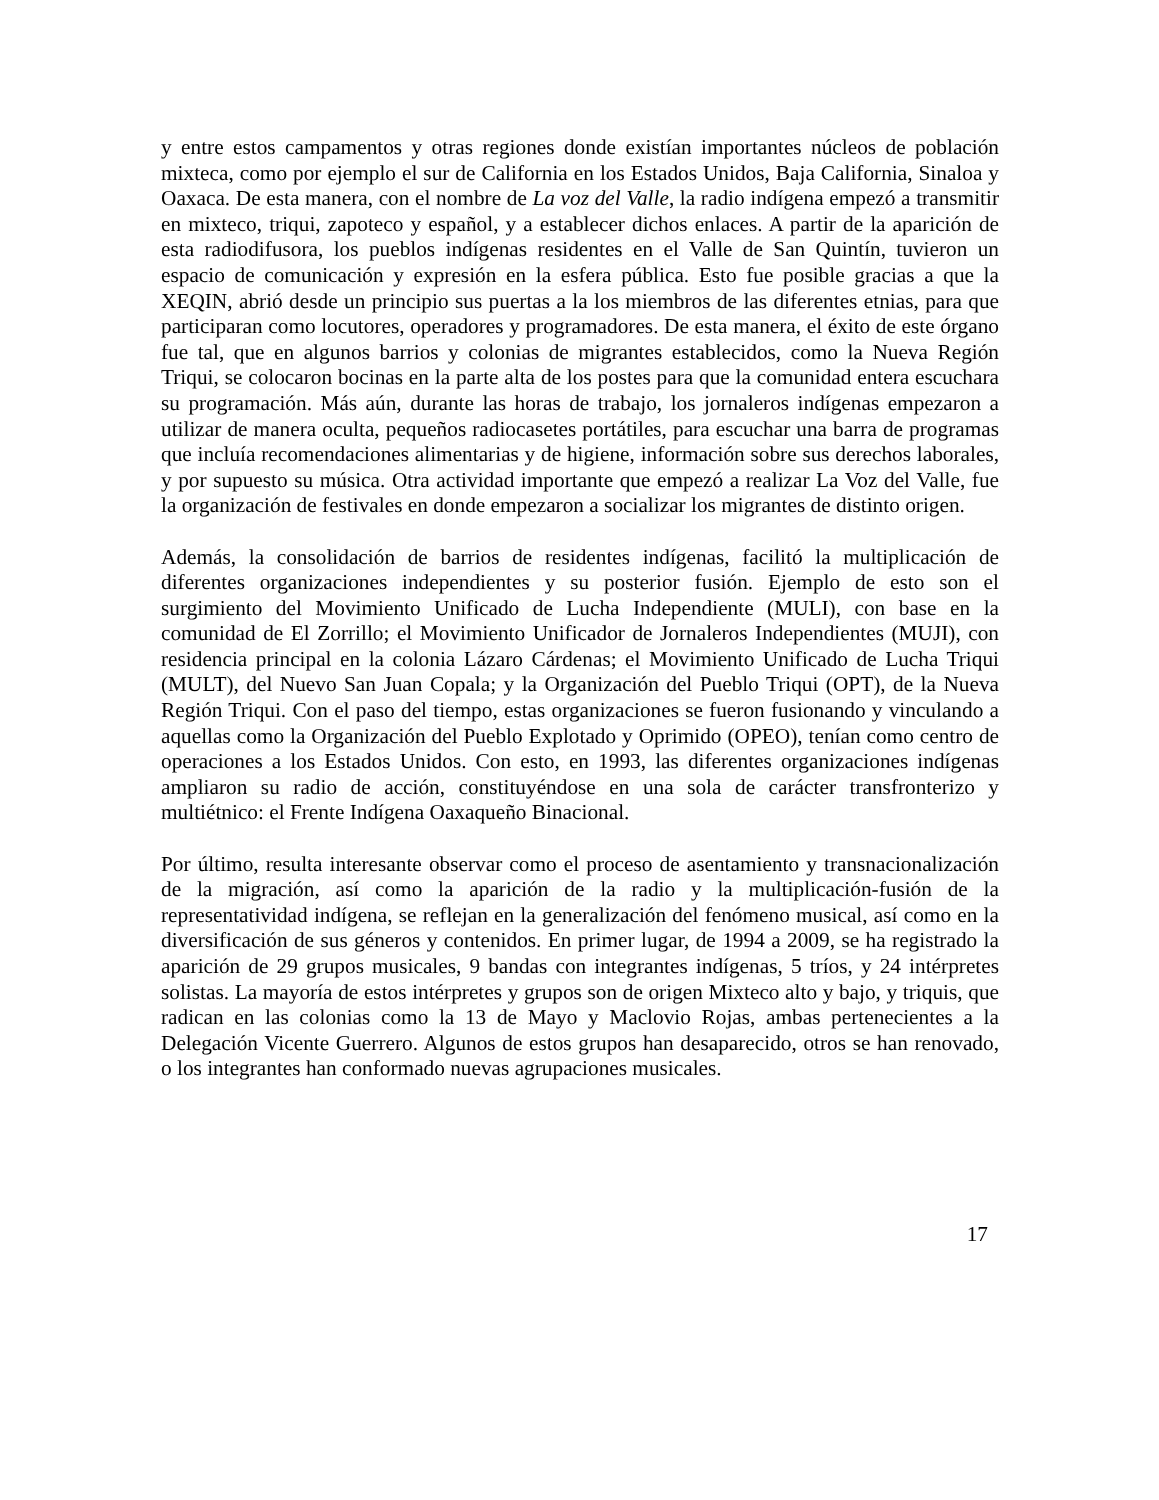y entre estos campamentos y otras regiones donde existían importantes núcleos de población mixteca, como por ejemplo el sur de California en los Estados Unidos, Baja California, Sinaloa y Oaxaca. De esta manera, con el nombre de La voz del Valle, la radio indígena empezó a transmitir en mixteco, triqui, zapoteco y español, y a establecer dichos enlaces. A partir de la aparición de esta radiodifusora, los pueblos indígenas residentes en el Valle de San Quintín, tuvieron un espacio de comunicación y expresión en la esfera pública. Esto fue posible gracias a que la XEQIN, abrió desde un principio sus puertas a la los miembros de las diferentes etnias, para que participaran como locutores, operadores y programadores. De esta manera, el éxito de este órgano fue tal, que en algunos barrios y colonias de migrantes establecidos, como la Nueva Región Triqui, se colocaron bocinas en la parte alta de los postes para que la comunidad entera escuchara su programación. Más aún, durante las horas de trabajo, los jornaleros indígenas empezaron a utilizar de manera oculta, pequeños radiocasetes portátiles, para escuchar una barra de programas que incluía recomendaciones alimentarias y de higiene, información sobre sus derechos laborales, y por supuesto su música. Otra actividad importante que empezó a realizar La Voz del Valle, fue la organización de festivales en donde empezaron a socializar los migrantes de distinto origen.
Además, la consolidación de barrios de residentes indígenas, facilitó la multiplicación de diferentes organizaciones independientes y su posterior fusión. Ejemplo de esto son el surgimiento del Movimiento Unificado de Lucha Independiente (MULI), con base en la comunidad de El Zorrillo; el Movimiento Unificador de Jornaleros Independientes (MUJI), con residencia principal en la colonia Lázaro Cárdenas; el Movimiento Unificado de Lucha Triqui (MULT), del Nuevo San Juan Copala; y la Organización del Pueblo Triqui (OPT), de la Nueva Región Triqui. Con el paso del tiempo, estas organizaciones se fueron fusionando y vinculando a aquellas como la Organización del Pueblo Explotado y Oprimido (OPEO), tenían como centro de operaciones a los Estados Unidos. Con esto, en 1993, las diferentes organizaciones indígenas ampliaron su radio de acción, constituyéndose en una sola de carácter transfronterizo y multiétnico: el Frente Indígena Oaxaqueño Binacional.
Por último, resulta interesante observar como el proceso de asentamiento y transnacionalización de la migración, así como la aparición de la radio y la multiplicación-fusión de la representatividad indígena, se reflejan en la generalización del fenómeno musical, así como en la diversificación de sus géneros y contenidos. En primer lugar, de 1994 a 2009, se ha registrado la aparición de 29 grupos musicales, 9 bandas con integrantes indígenas, 5 tríos, y 24 intérpretes solistas. La mayoría de estos intérpretes y grupos son de origen Mixteco alto y bajo, y triquis, que radican en las colonias como la 13 de Mayo y Maclovio Rojas, ambas pertenecientes a la Delegación Vicente Guerrero. Algunos de estos grupos han desaparecido, otros se han renovado, o los integrantes han conformado nuevas agrupaciones musicales.
17